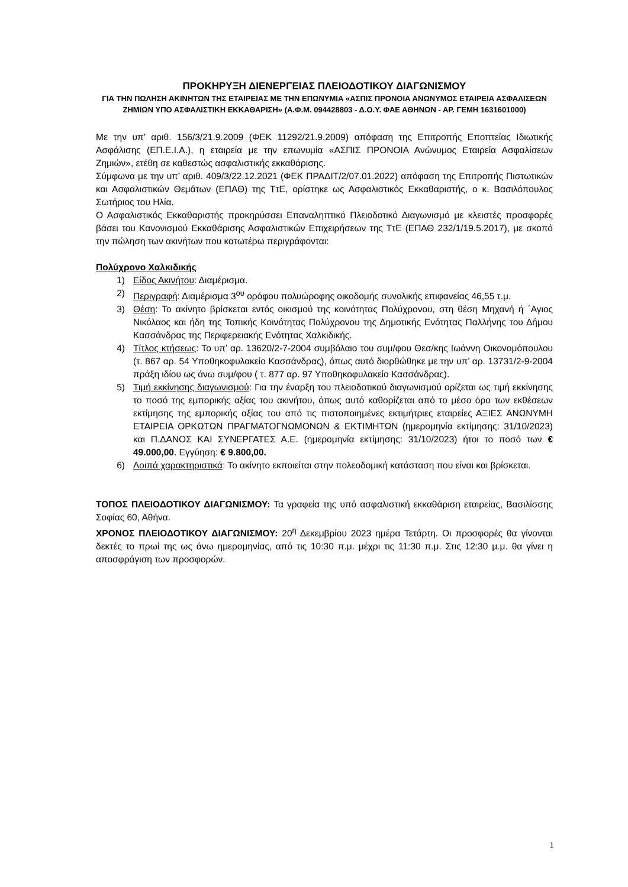ΠΡΟΚΗΡΥΞΗ ΔΙΕΝΕΡΓΕΙΑΣ ΠΛΕΙΟΔΟΤΙΚΟΥ ΔΙΑΓΩΝΙΣΜΟΥ
ΓΙΑ ΤΗΝ ΠΩΛΗΣΗ ΑΚΙΝΗΤΩΝ ΤΗΣ ΕΤΑΙΡΕΙΑΣ ΜΕ ΤΗΝ ΕΠΩΝΥΜΙΑ «ΑΣΠΙΣ ΠΡΟΝΟΙΑ ΑΝΩΝΥΜΟΣ ΕΤΑΙΡΕΙΑ ΑΣΦΑΛΙΣΕΩΝ ΖΗΜΙΩΝ ΥΠΟ ΑΣΦΑΛΙΣΤΙΚΗ ΕΚΚΑΘΑΡΙΣΗ» (Α.Φ.Μ. 094428803 - Δ.Ο.Υ. ΦΑΕ ΑΘΗΝΩΝ - ΑΡ. ΓΕΜΗ 1631601000)
Με την υπ’ αριθ. 156/3/21.9.2009 (ΦΕΚ 11292/21.9.2009) απόφαση της Επιτροπής Εποπτείας Ιδιωτικής Ασφάλισης (ΕΠ.Ε.Ι.Α.), η εταιρεία με την επωνυμία «ΑΣΠΙΣ ΠΡΟΝΟΙΑ Ανώνυμος Εταιρεία Ασφαλίσεων Ζημιών», ετέθη σε καθεστώς ασφαλιστικής εκκαθάρισης.
Σύμφωνα με την υπ’ αριθ. 409/3/22.12.2021 (ΦΕΚ ΠΡΑΔΙΤ/2/07.01.2022) απόφαση της Επιτροπής Πιστωτικών και Ασφαλιστικών Θεμάτων (ΕΠΑΘ) της ΤτΕ, ορίστηκε ως Ασφαλιστικός Εκκαθαριστής, ο κ. Βασιλόπουλος Σωτήριος του Ηλία.
Ο Ασφαλιστικός Εκκαθαριστής προκηρύσσει Επαναληπτικό Πλειοδοτικό Διαγωνισμό με κλειστές προσφορές βάσει του Κανονισμού Εκκαθάρισης Ασφαλιστικών Επιχειρήσεων της ΤτΕ (ΕΠΑΘ 232/1/19.5.2017), με σκοπό την πώληση των ακινήτων που κατωτέρω περιγράφονται:
Πολύχρονο Χαλκιδικής
1) Είδος Ακινήτου: Διαμέρισμα.
2) Περιγραφή: Διαμέρισμα 3<sup>ου</sup> ορόφου πολυώροφης οικοδομής συνολικής επιφανείας 46,55 τ.μ.
3) Θέση: Το ακίνητο βρίσκεται εντός οικισμού της κοινότητας Πολύχρονου, στη θέση Μηχανή ή ΄Αγιος Νικόλαος και ήδη της Τοπικής Κοινότητας Πολύχρονου της Δημοτικής Ενότητας Παλλήνης του Δήμου Κασσάνδρας της Περιφερειακής Ενότητας Χαλκιδικής.
4) Τίτλος κτήσεως: Το υπ’ αρ. 13620/2-7-2004 συμβόλαιο του συμ/φου Θεσ/κης Ιωάννη Οικονομόπουλου (τ. 867 αρ. 54 Υποθηκοφυλακείο Κασσάνδρας), όπως αυτό διορθώθηκε με την υπ’ αρ. 13731/2-9-2004 πράξη ιδίου ως άνω συμ/φου ( τ. 877 αρ. 97 Υποθηκοφυλακείο Κασσάνδρας).
5) Τιμή εκκίνησης διαγωνισμού: Για την έναρξη του πλειοδοτικού διαγωνισμού ορίζεται ως τιμή εκκίνησης το ποσό της εμπορικής αξίας του ακινήτου, όπως αυτό καθορίζεται από το μέσο όρο των εκθέσεων εκτίμησης της εμπορικής αξίας του από τις πιστοποιημένες εκτιμήτριες εταιρείες ΑΞΙΕΣ ΑΝΩΝΥΜΗ ΕΤΑΙΡΕΙΑ ΟΡΚΩΤΩΝ ΠΡΑΓΜΑΤΟΓΝΩΜΟΝΩΝ & ΕΚΤΙΜΗΤΩΝ (ημερομηνία εκτίμησης: 31/10/2023) και Π.ΔΑΝΟΣ ΚΑΙ ΣΥΝΕΡΓΑΤΕΣ Α.Ε. (ημερομηνία εκτίμησης: 31/10/2023) ήτοι το ποσό των € 49.000,00. Εγγύηση: € 9.800,00.
6) Λοιπά χαρακτηριστικά: Το ακίνητο εκποιείται στην πολεοδομική κατάσταση που είναι και βρίσκεται.
ΤΟΠΟΣ ΠΛΕΙΟΔΟΤΙΚΟΥ ΔΙΑΓΩΝΙΣΜΟΥ: Τα γραφεία της υπό ασφαλιστική εκκαθάριση εταιρείας, Βασιλίσσης Σοφίας 60, Αθήνα.
ΧΡΟΝΟΣ ΠΛΕΙΟΔΟΤΙΚΟΥ ΔΙΑΓΩΝΙΣΜΟΥ: 20<sup>η</sup> Δεκεμβρίου 2023 ημέρα Τετάρτη. Οι προσφορές θα γίνονται δεκτές το πρωί της ως άνω ημερομηνίας, από τις 10:30 π.μ. μέχρι τις 11:30 π.μ. Στις 12:30 μ.μ. θα γίνει η αποσφράγιση των προσφορών.
1